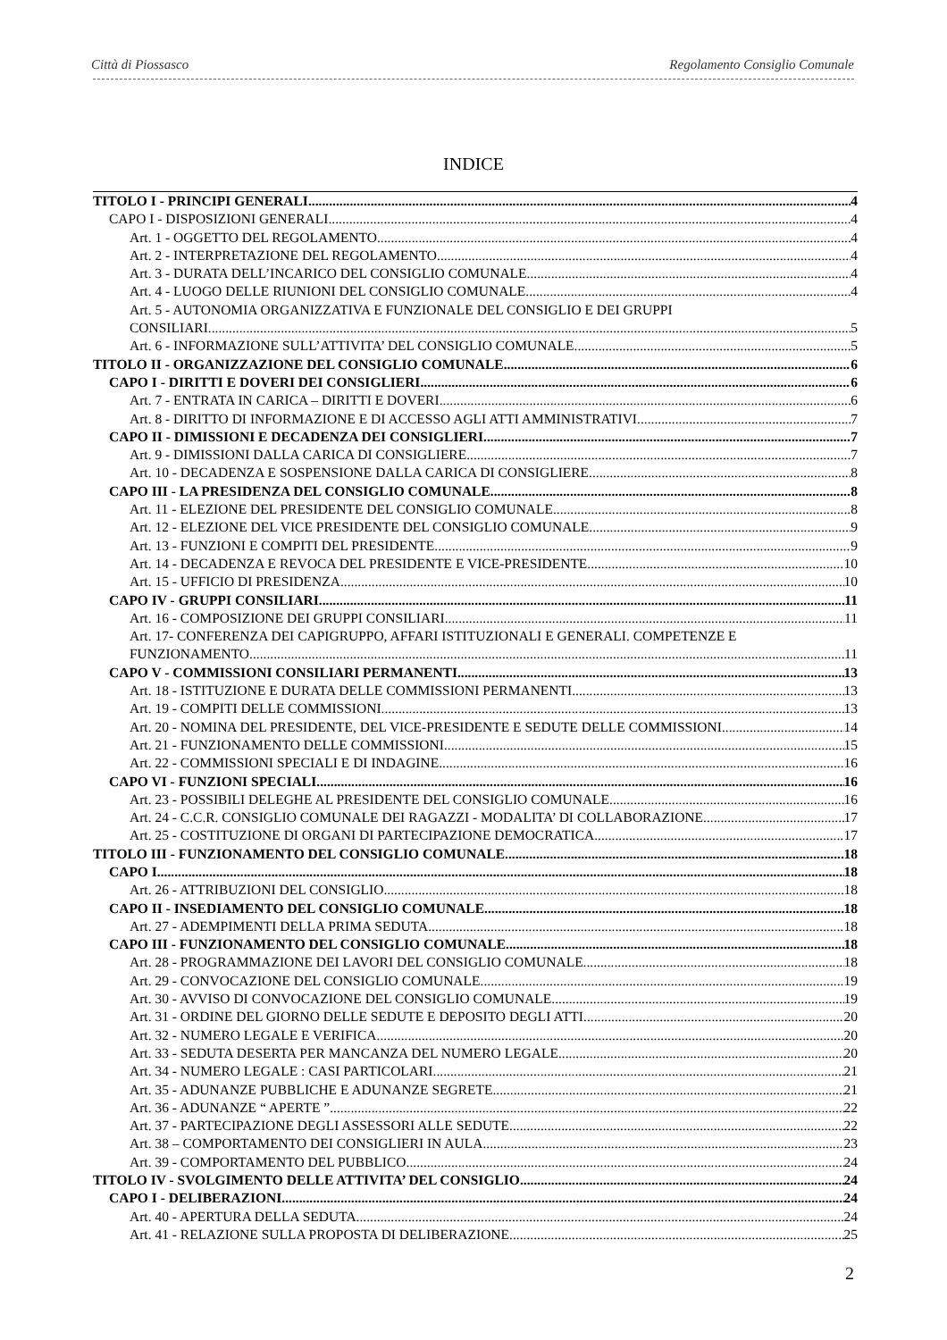Città di Piossasco Regolamento Consiglio Comunale
INDICE
TITOLO I - PRINCIPI GENERALI 4
CAPO I - DISPOSIZIONI GENERALI 4
Art. 1 - OGGETTO DEL REGOLAMENTO 4
Art. 2 - INTERPRETAZIONE DEL REGOLAMENTO 4
Art. 3 - DURATA DELL’INCARICO DEL CONSIGLIO COMUNALE 4
Art. 4 - LUOGO DELLE RIUNIONI DEL CONSIGLIO COMUNALE 4
Art. 5 - AUTONOMIA ORGANIZZATIVA E FUNZIONALE DEL CONSIGLIO E DEI GRUPPI
CONSILIARI 5
Art. 6 - INFORMAZIONE SULL’ATTIVITA’ DEL CONSIGLIO COMUNALE 5
TITOLO II - ORGANIZZAZIONE DEL CONSIGLIO COMUNALE 6
CAPO I - DIRITTI E DOVERI DEI CONSIGLIERI 6
Art. 7 - ENTRATA IN CARICA – DIRITTI E DOVERI 6
Art. 8 - DIRITTO DI INFORMAZIONE E DI ACCESSO AGLI ATTI AMMINISTRATIVI 7
CAPO II - DIMISSIONI E DECADENZA DEI CONSIGLIERI 7
Art. 9 - DIMISSIONI DALLA CARICA DI CONSIGLIERE 7
Art. 10 - DECADENZA E SOSPENSIONE DALLA CARICA DI CONSIGLIERE 8
CAPO III - LA PRESIDENZA DEL CONSIGLIO COMUNALE 8
Art. 11 - ELEZIONE DEL PRESIDENTE DEL CONSIGLIO COMUNALE 8
Art. 12 - ELEZIONE DEL VICE PRESIDENTE DEL CONSIGLIO COMUNALE 9
Art. 13 - FUNZIONI E COMPITI DEL PRESIDENTE 9
Art. 14 - DECADENZA E REVOCA DEL PRESIDENTE E VICE-PRESIDENTE 10
Art. 15 - UFFICIO DI PRESIDENZA 10
CAPO IV - GRUPPI CONSILIARI 11
Art. 16 - COMPOSIZIONE DEI GRUPPI CONSILIARI 11
Art. 17- CONFERENZA DEI CAPIGRUPPO, AFFARI ISTITUZIONALI E GENERALI. COMPETENZE E
FUNZIONAMENTO 11
CAPO V - COMMISSIONI CONSILIARI PERMANENTI 13
Art. 18 - ISTITUZIONE E DURATA DELLE COMMISSIONI PERMANENTI 13
Art. 19 - COMPITI DELLE COMMISSIONI 13
Art. 20 - NOMINA DEL PRESIDENTE, DEL VICE-PRESIDENTE E SEDUTE DELLE COMMISSIONI 14
Art. 21 - FUNZIONAMENTO DELLE COMMISSIONI 15
Art. 22 - COMMISSIONI SPECIALI E DI INDAGINE 16
CAPO VI - FUNZIONI SPECIALI 16
Art. 23 - POSSIBILI DELEGHE AL PRESIDENTE DEL CONSIGLIO COMUNALE 16
Art. 24 - C.C.R. CONSIGLIO COMUNALE DEI RAGAZZI - MODALITA’ DI COLLABORAZIONE 17
Art. 25 - COSTITUZIONE DI ORGANI DI PARTECIPAZIONE DEMOCRATICA 17
TITOLO III - FUNZIONAMENTO DEL CONSIGLIO COMUNALE 18
CAPO I 18
Art. 26 - ATTRIBUZIONI DEL CONSIGLIO 18
CAPO II - INSEDIAMENTO DEL CONSIGLIO COMUNALE 18
Art. 27 - ADEMPIMENTI DELLA PRIMA SEDUTA 18
CAPO III - FUNZIONAMENTO DEL CONSIGLIO COMUNALE 18
Art. 28 - PROGRAMMAZIONE DEI LAVORI DEL CONSIGLIO COMUNALE 18
Art. 29 - CONVOCAZIONE DEL CONSIGLIO COMUNALE 19
Art. 30 - AVVISO DI CONVOCAZIONE DEL CONSIGLIO COMUNALE 19
Art. 31 - ORDINE DEL GIORNO DELLE SEDUTE E DEPOSITO DEGLI ATTI 20
Art. 32 - NUMERO LEGALE E VERIFICA 20
Art. 33 - SEDUTA DESERTA PER MANCANZA DEL NUMERO LEGALE 20
Art. 34 - NUMERO LEGALE : CASI PARTICOLARI 21
Art. 35 - ADUNANZE PUBBLICHE E ADUNANZE SEGRETE 21
Art. 36 - ADUNANZE “ APERTE ” 22
Art. 37 - PARTECIPAZIONE DEGLI ASSESSORI ALLE SEDUTE 22
Art. 38 – COMPORTAMENTO DEI CONSIGLIERI IN AULA 23
Art. 39 - COMPORTAMENTO DEL PUBBLICO 24
TITOLO IV - SVOLGIMENTO DELLE ATTIVITA’ DEL CONSIGLIO 24
CAPO I - DELIBERAZIONI 24
Art. 40 - APERTURA DELLA SEDUTA 24
Art. 41 - RELAZIONE SULLA PROPOSTA DI DELIBERAZIONE 25
2